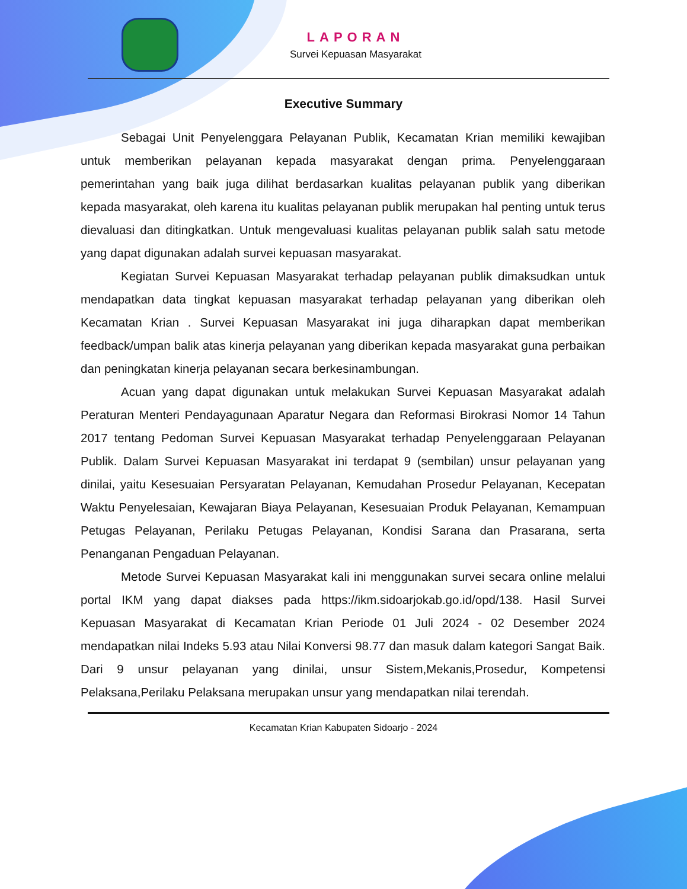LAPORAN
Survei Kepuasan Masyarakat
Executive Summary
Sebagai Unit Penyelenggara Pelayanan Publik, Kecamatan Krian memiliki kewajiban untuk memberikan pelayanan kepada masyarakat dengan prima. Penyelenggaraan pemerintahan yang baik juga dilihat berdasarkan kualitas pelayanan publik yang diberikan kepada masyarakat, oleh karena itu kualitas pelayanan publik merupakan hal penting untuk terus dievaluasi dan ditingkatkan. Untuk mengevaluasi kualitas pelayanan publik salah satu metode yang dapat digunakan adalah survei kepuasan masyarakat.
Kegiatan Survei Kepuasan Masyarakat terhadap pelayanan publik dimaksudkan untuk mendapatkan data tingkat kepuasan masyarakat terhadap pelayanan yang diberikan oleh Kecamatan Krian . Survei Kepuasan Masyarakat ini juga diharapkan dapat memberikan feedback/umpan balik atas kinerja pelayanan yang diberikan kepada masyarakat guna perbaikan dan peningkatan kinerja pelayanan secara berkesinambungan.
Acuan yang dapat digunakan untuk melakukan Survei Kepuasan Masyarakat adalah Peraturan Menteri Pendayagunaan Aparatur Negara dan Reformasi Birokrasi Nomor 14 Tahun 2017 tentang Pedoman Survei Kepuasan Masyarakat terhadap Penyelenggaraan Pelayanan Publik. Dalam Survei Kepuasan Masyarakat ini terdapat 9 (sembilan) unsur pelayanan yang dinilai, yaitu Kesesuaian Persyaratan Pelayanan, Kemudahan Prosedur Pelayanan, Kecepatan Waktu Penyelesaian, Kewajaran Biaya Pelayanan, Kesesuaian Produk Pelayanan, Kemampuan Petugas Pelayanan, Perilaku Petugas Pelayanan, Kondisi Sarana dan Prasarana, serta Penanganan Pengaduan Pelayanan.
Metode Survei Kepuasan Masyarakat kali ini menggunakan survei secara online melalui portal IKM yang dapat diakses pada https://ikm.sidoarjokab.go.id/opd/138. Hasil Survei Kepuasan Masyarakat di Kecamatan Krian Periode 01 Juli 2024 - 02 Desember 2024 mendapatkan nilai Indeks 5.93 atau Nilai Konversi 98.77 dan masuk dalam kategori Sangat Baik. Dari 9 unsur pelayanan yang dinilai, unsur Sistem,Mekanis,Prosedur, Kompetensi Pelaksana,Perilaku Pelaksana merupakan unsur yang mendapatkan nilai terendah.
Kecamatan Krian Kabupaten Sidoarjo - 2024